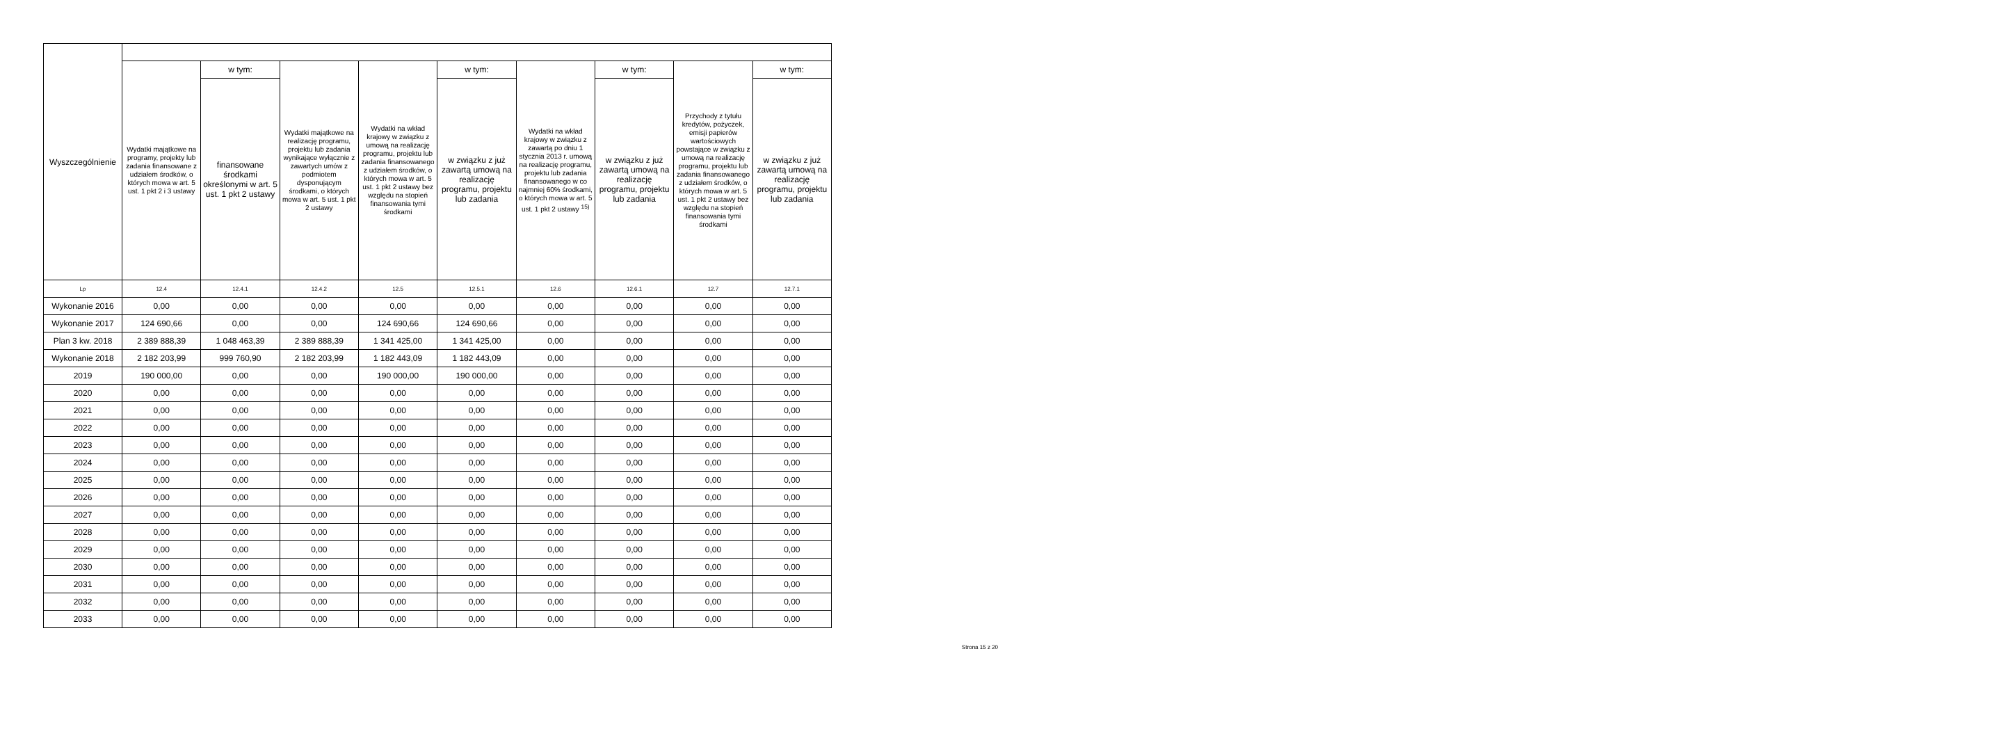| Wyszczególnienie | | | | | | | | | |
| --- | --- | --- | --- | --- | --- | --- | --- | --- | --- |
| | Wydatki majątkowe na programy, projekty lub zadania finansowane z udziałem środków, o których mowa w art. 5 ust. 1 pkt 2 i 3 ustawy | w tym: | Wydatki majątkowe na realizację programu, projektu lub zadania wynikające wyłącznie z zawartych umów z podmiotem dysponującym środkami, o których mowa w art. 5 ust. 1 pkt 2 ustawy | Wydatki na wkład krajowy w związku z umową na realizację programu, projektu lub zadania finansowanego z udziałem środków, o których mowa w art. 5 ust. 1 pkt 2 ustawy bez względu na stopień finansowania tymi środkami | w tym: | Wydatki na wkład krajowy w związku z zawartą po dniu 1 stycznia 2013 r. umową na realizację programu, projektu lub zadania finansowanego w co najmniej 60% środkami, o których mowa w art. 5 ust. 1 pkt 2 ustawy <sup>15)</sup> | w tym: | Przychody z tytułu kredytów, pożyczek, emisji papierów wartościowych powstające w związku z umową na realizację programu, projektu lub zadania finansowanego z udziałem środków, o których mowa w art. 5 ust. 1 pkt 2 ustawy bez względu na stopień finansowania tymi środkami | w tym: |
| | | finansowane środkami określonymi w art. 5 ust. 1 pkt 2 ustawy | | | w związku z już zawartą umową na realizację programu, projektu lub zadania | | w związku z już zawartą umową na realizację programu, projektu lub zadania | | w związku z już zawartą umową na realizację programu, projektu lub zadania |
| Lp | 12.4 | 12.4.1 | 12.4.2 | 12.5 | 12.5.1 | 12.6 | 12.6.1 | 12.7 | 12.7.1 |
| Wykonanie 2016 | 0,00 | 0,00 | 0,00 | 0,00 | 0,00 | 0,00 | 0,00 | 0,00 | 0,00 |
| Wykonanie 2017 | 124 690,66 | 0,00 | 0,00 | 124 690,66 | 124 690,66 | 0,00 | 0,00 | 0,00 | 0,00 |
| Plan 3 kw. 2018 | 2 389 888,39 | 1 048 463,39 | 2 389 888,39 | 1 341 425,00 | 1 341 425,00 | 0,00 | 0,00 | 0,00 | 0,00 |
| Wykonanie 2018 | 2 182 203,99 | 999 760,90 | 2 182 203,99 | 1 182 443,09 | 1 182 443,09 | 0,00 | 0,00 | 0,00 | 0,00 |
| 2019 | 190 000,00 | 0,00 | 0,00 | 190 000,00 | 190 000,00 | 0,00 | 0,00 | 0,00 | 0,00 |
| 2020 | 0,00 | 0,00 | 0,00 | 0,00 | 0,00 | 0,00 | 0,00 | 0,00 | 0,00 |
| 2021 | 0,00 | 0,00 | 0,00 | 0,00 | 0,00 | 0,00 | 0,00 | 0,00 | 0,00 |
| 2022 | 0,00 | 0,00 | 0,00 | 0,00 | 0,00 | 0,00 | 0,00 | 0,00 | 0,00 |
| 2023 | 0,00 | 0,00 | 0,00 | 0,00 | 0,00 | 0,00 | 0,00 | 0,00 | 0,00 |
| 2024 | 0,00 | 0,00 | 0,00 | 0,00 | 0,00 | 0,00 | 0,00 | 0,00 | 0,00 |
| 2025 | 0,00 | 0,00 | 0,00 | 0,00 | 0,00 | 0,00 | 0,00 | 0,00 | 0,00 |
| 2026 | 0,00 | 0,00 | 0,00 | 0,00 | 0,00 | 0,00 | 0,00 | 0,00 | 0,00 |
| 2027 | 0,00 | 0,00 | 0,00 | 0,00 | 0,00 | 0,00 | 0,00 | 0,00 | 0,00 |
| 2028 | 0,00 | 0,00 | 0,00 | 0,00 | 0,00 | 0,00 | 0,00 | 0,00 | 0,00 |
| 2029 | 0,00 | 0,00 | 0,00 | 0,00 | 0,00 | 0,00 | 0,00 | 0,00 | 0,00 |
| 2030 | 0,00 | 0,00 | 0,00 | 0,00 | 0,00 | 0,00 | 0,00 | 0,00 | 0,00 |
| 2031 | 0,00 | 0,00 | 0,00 | 0,00 | 0,00 | 0,00 | 0,00 | 0,00 | 0,00 |
| 2032 | 0,00 | 0,00 | 0,00 | 0,00 | 0,00 | 0,00 | 0,00 | 0,00 | 0,00 |
| 2033 | 0,00 | 0,00 | 0,00 | 0,00 | 0,00 | 0,00 | 0,00 | 0,00 | 0,00 |
Strona 15 z 20